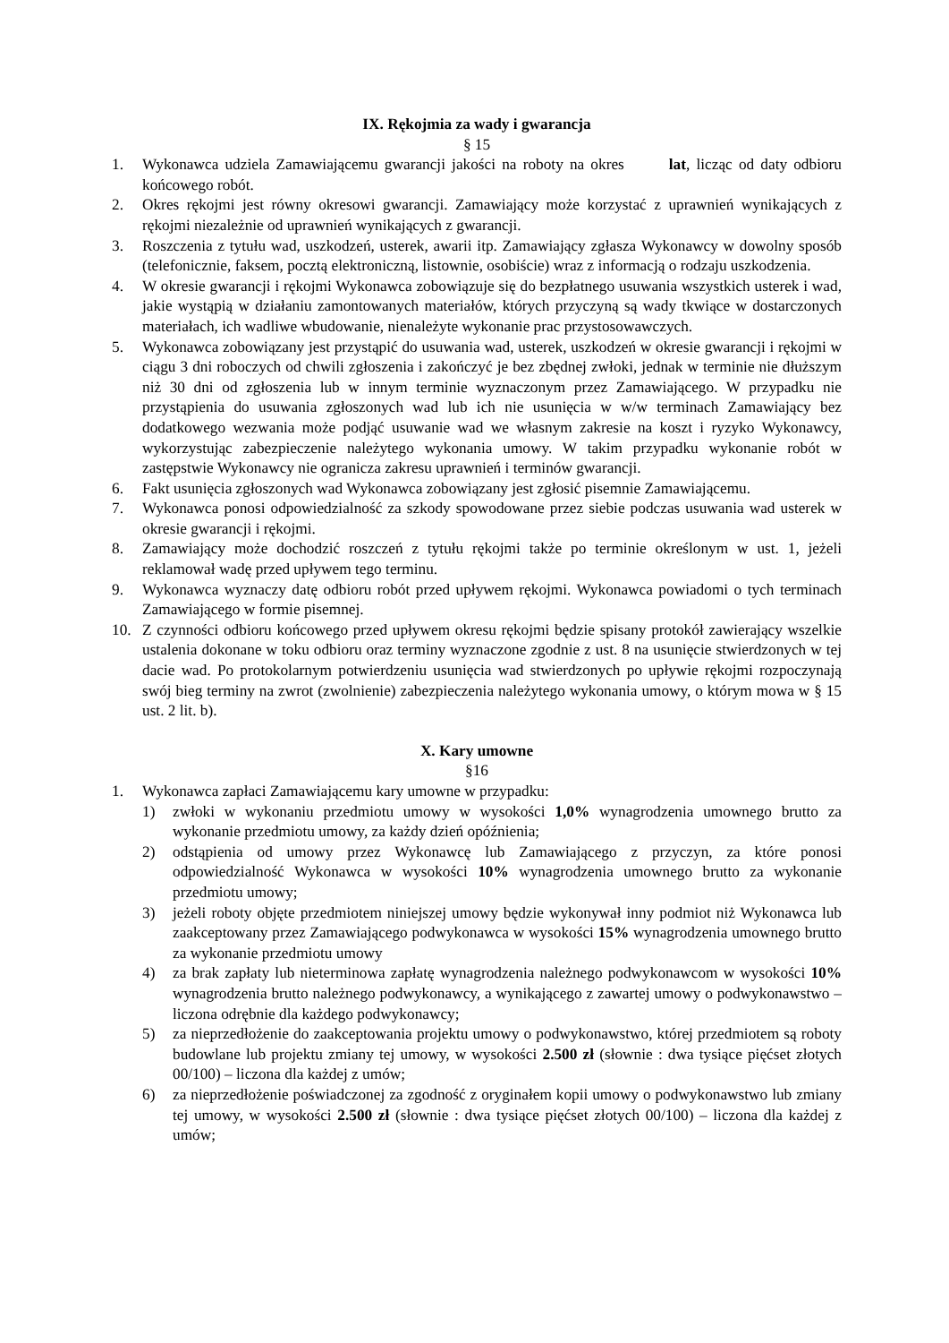IX. Rękojmia za wady i gwarancja
§ 15
1. Wykonawca udziela Zamawiającemu gwarancji jakości na roboty na okres lat, licząc od daty odbioru końcowego robót.
2. Okres rękojmi jest równy okresowi gwarancji. Zamawiający może korzystać z uprawnień wynikających z rękojmi niezależnie od uprawnień wynikających z gwarancji.
3. Roszczenia z tytułu wad, uszkodzeń, usterek, awarii itp. Zamawiający zgłasza Wykonawcy w dowolny sposób (telefonicznie, faksem, pocztą elektroniczną, listownie, osobiście) wraz z informacją o rodzaju uszkodzenia.
4. W okresie gwarancji i rękojmi Wykonawca zobowiązuje się do bezpłatnego usuwania wszystkich usterek i wad, jakie wystąpią w działaniu zamontowanych materiałów, których przyczyną są wady tkwiące w dostarczonych materiałach, ich wadliwe wbudowanie, nienależyte wykonanie prac przystosowawczych.
5. Wykonawca zobowiązany jest przystąpić do usuwania wad, usterek, uszkodzeń w okresie gwarancji i rękojmi w ciągu 3 dni roboczych od chwili zgłoszenia i zakończyć je bez zbędnej zwłoki, jednak w terminie nie dłuższym niż 30 dni od zgłoszenia lub w innym terminie wyznaczonym przez Zamawiającego. W przypadku nie przystąpienia do usuwania zgłoszonych wad lub ich nie usunięcia w w/w terminach Zamawiający bez dodatkowego wezwania może podjąć usuwanie wad we własnym zakresie na koszt i ryzyko Wykonawcy, wykorzystując zabezpieczenie należytego wykonania umowy. W takim przypadku wykonanie robót w zastępstwie Wykonawcy nie ogranicza zakresu uprawnień i terminów gwarancji.
6. Fakt usunięcia zgłoszonych wad Wykonawca zobowiązany jest zgłosić pisemnie Zamawiającemu.
7. Wykonawca ponosi odpowiedzialność za szkody spowodowane przez siebie podczas usuwania wad usterek w okresie gwarancji i rękojmi.
8. Zamawiający może dochodzić roszczeń z tytułu rękojmi także po terminie określonym w ust. 1, jeżeli reklamował wadę przed upływem tego terminu.
9. Wykonawca wyznaczy datę odbioru robót przed upływem rękojmi. Wykonawca powiadomi o tych terminach Zamawiającego w formie pisemnej.
10. Z czynności odbioru końcowego przed upływem okresu rękojmi będzie spisany protokół zawierający wszelkie ustalenia dokonane w toku odbioru oraz terminy wyznaczone zgodnie z ust. 8 na usunięcie stwierdzonych w tej dacie wad. Po protokolarnym potwierdzeniu usunięcia wad stwierdzonych po upływie rękojmi rozpoczynają swój bieg terminy na zwrot (zwolnienie) zabezpieczenia należytego wykonania umowy, o którym mowa w § 15 ust. 2 lit. b).
X. Kary umowne
§16
1. Wykonawca zapłaci Zamawiającemu kary umowne w przypadku:
1) zwłoki w wykonaniu przedmiotu umowy w wysokości 1,0% wynagrodzenia umownego brutto za wykonanie przedmiotu umowy, za każdy dzień opóźnienia;
2) odstąpienia od umowy przez Wykonawcę lub Zamawiającego z przyczyn, za które ponosi odpowiedzialność Wykonawca w wysokości 10% wynagrodzenia umownego brutto za wykonanie przedmiotu umowy;
3) jeżeli roboty objęte przedmiotem niniejszej umowy będzie wykonywał inny podmiot niż Wykonawca lub zaakceptowany przez Zamawiającego podwykonawca w wysokości 15% wynagrodzenia umownego brutto za wykonanie przedmiotu umowy
4) za brak zapłaty lub nieterminowa zapłatę wynagrodzenia należnego podwykonawcom w wysokości 10% wynagrodzenia brutto należnego podwykonawcy, a wynikającego z zawartej umowy o podwykonawstwo – liczona odrębnie dla każdego podwykonawcy;
5) za nieprzedłożenie do zaakceptowania projektu umowy o podwykonawstwo, której przedmiotem są roboty budowlane lub projektu zmiany tej umowy, w wysokości 2.500 zł (słownie : dwa tysiące pięćset złotych 00/100) – liczona dla każdej z umów;
6) za nieprzedłożenie poświadczonej za zgodność z oryginałem kopii umowy o podwykonawstwo lub zmiany tej umowy, w wysokości 2.500 zł (słownie : dwa tysiące pięćset złotych 00/100) – liczona dla każdej z umów;